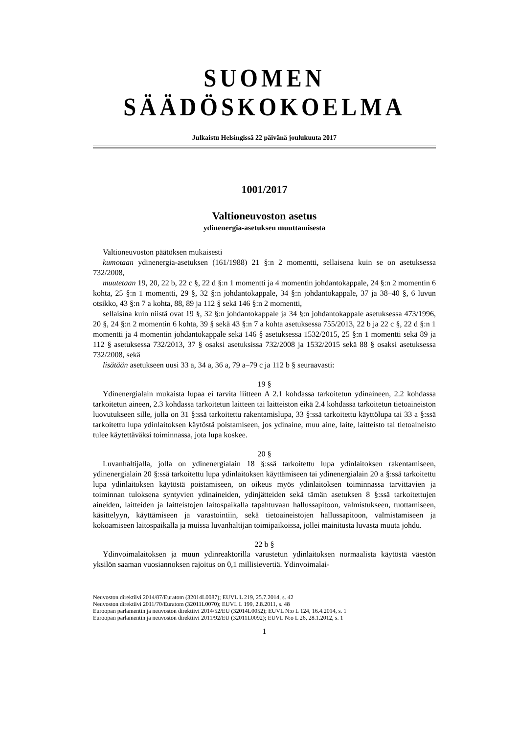SUOMEN SÄÄDÖSKOKOELMA
Julkaistu Helsingissä 22 päivänä joulukuuta 2017
1001/2017
Valtioneuvoston asetus
ydinenergia-asetuksen muuttamisesta
Valtioneuvoston päätöksen mukaisesti
kumotaan ydinenergia-asetuksen (161/1988) 21 §:n 2 momentti, sellaisena kuin se on asetuksessa 732/2008,
muutetaan 19, 20, 22 b, 22 c §, 22 d §:n 1 momentti ja 4 momentin johdantokappale, 24 §:n 2 momentin 6 kohta, 25 §:n 1 momentti, 29 §, 32 §:n johdantokappale, 34 §:n johdantokappale, 37 ja 38–40 §, 6 luvun otsikko, 43 §:n 7 a kohta, 88, 89 ja 112 § sekä 146 §:n 2 momentti,
sellaisina kuin niistä ovat 19 §, 32 §:n johdantokappale ja 34 §:n johdantokappale asetuksessa 473/1996, 20 §, 24 §:n 2 momentin 6 kohta, 39 § sekä 43 §:n 7 a kohta asetuksessa 755/2013, 22 b ja 22 c §, 22 d §:n 1 momentti ja 4 momentin johdantokappale sekä 146 § asetuksessa 1532/2015, 25 §:n 1 momentti sekä 89 ja 112 § asetuksessa 732/2013, 37 § osaksi asetuksissa 732/2008 ja 1532/2015 sekä 88 § osaksi asetuksessa 732/2008, sekä
lisätään asetukseen uusi 33 a, 34 a, 36 a, 79 a–79 c ja 112 b § seuraavasti:
19 §
Ydinenergialain mukaista lupaa ei tarvita liitteen A 2.1 kohdassa tarkoitetun ydinaineen, 2.2 kohdassa tarkoitetun aineen, 2.3 kohdassa tarkoitetun laitteen tai laitteiston eikä 2.4 kohdassa tarkoitetun tietoaineiston luovutukseen sille, jolla on 31 §:ssä tarkoitettu rakentamislupa, 33 §:ssä tarkoitettu käyttölupa tai 33 a §:ssä tarkoitettu lupa ydinlaitoksen käytöstä poistamiseen, jos ydinaine, muu aine, laite, laitteisto tai tietoaineisto tulee käytettäväksi toiminnassa, jota lupa koskee.
20 §
Luvanhaltijalla, jolla on ydinenergialain 18 §:ssä tarkoitettu lupa ydinlaitoksen rakentamiseen, ydinenergialain 20 §:ssä tarkoitettu lupa ydinlaitoksen käyttämiseen tai ydinenergialain 20 a §:ssä tarkoitettu lupa ydinlaitoksen käytöstä poistamiseen, on oikeus myös ydinlaitoksen toiminnassa tarvittavien ja toiminnan tuloksena syntyvien ydinaineiden, ydinjätteiden sekä tämän asetuksen 8 §:ssä tarkoitettujen aineiden, laitteiden ja laitteistojen laitospaikalla tapahtuvaan hallussapitoon, valmistukseen, tuottamiseen, käsittelyyn, käyttämiseen ja varastointiin, sekä tietoaineistojen hallussapitoon, valmistamiseen ja kokoamiseen laitospaikalla ja muissa luvanhaltijan toimipaikoissa, jollei mainitusta luvasta muuta johdu.
22 b §
Ydinvoimalaitoksen ja muun ydinreaktorilla varustetun ydinlaitoksen normaalista käytöstä väestön yksilön saaman vuosiannoksen rajoitus on 0,1 millisievertiä. Ydinvoimalai-
Neuvoston direktiivi 2014/87/Euratom (32014L0087); EUVL L 219, 25.7.2014, s. 42
Neuvoston direktiivi 2011/70/Euratom (32011L0070); EUVL L 199, 2.8.2011, s. 48
Euroopan parlamentin ja neuvoston direktiivi 2014/52/EU (32014L0052); EUVL N:o L 124, 16.4.2014, s. 1
Euroopan parlamentin ja neuvoston direktiivi 2011/92/EU (32011L0092); EUVL N:o L 26, 28.1.2012, s. 1
1